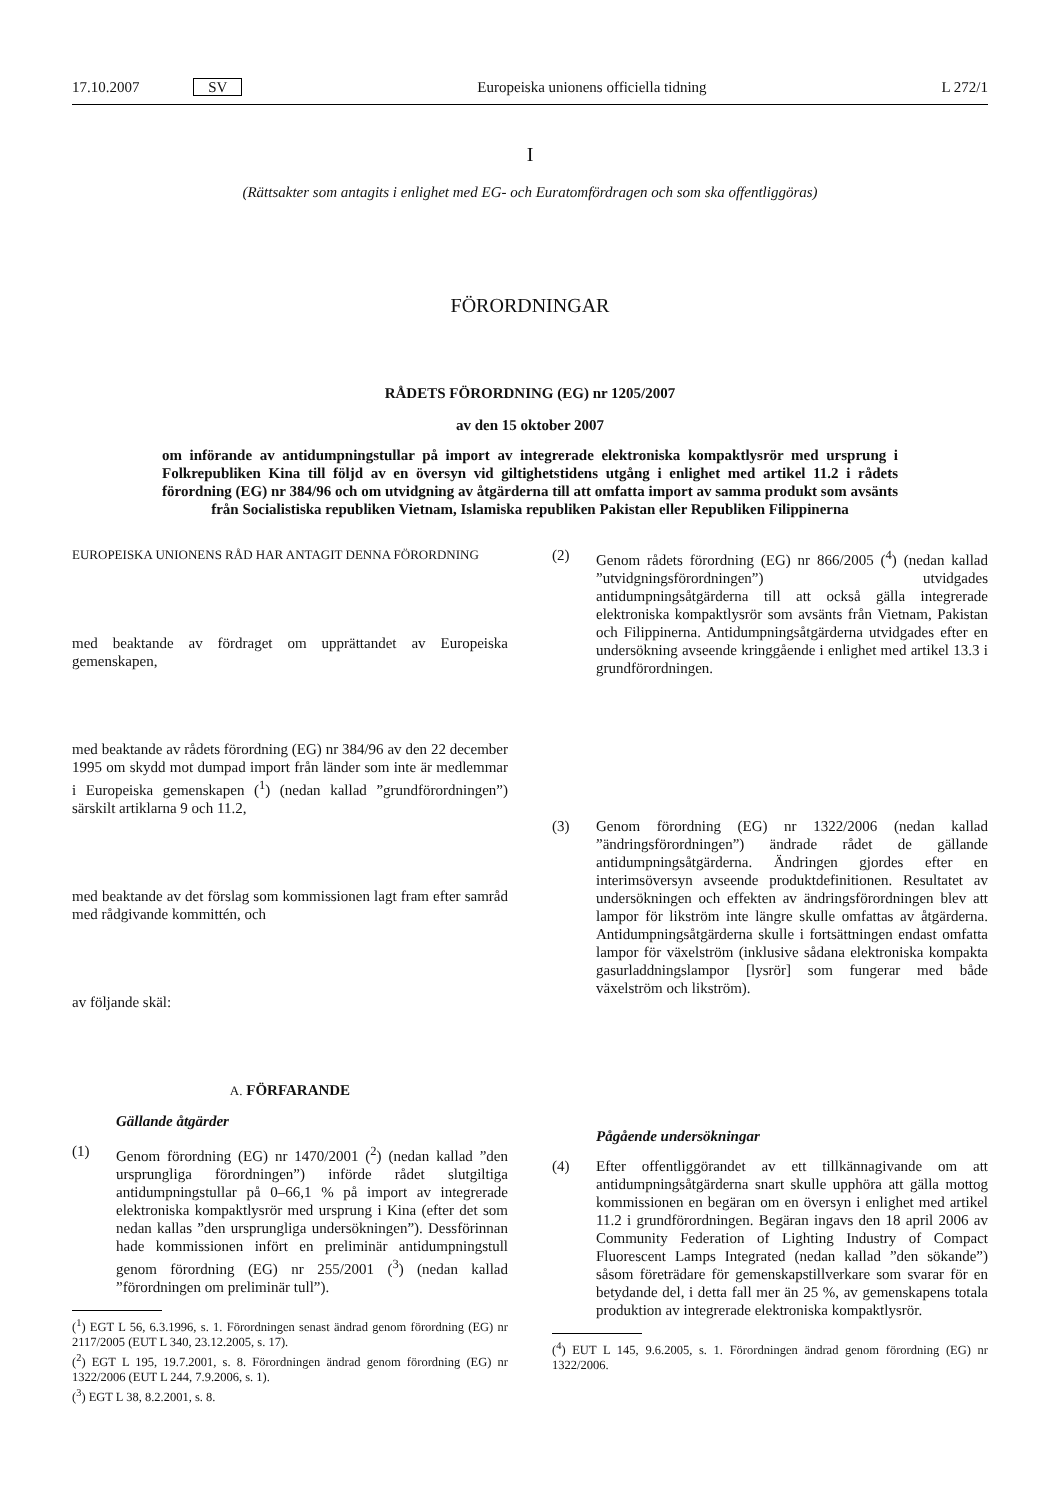17.10.2007 SV Europeiska unionens officiella tidning L 272/1
I
(Rättsakter som antagits i enlighet med EG- och Euratomfördragen och som ska offentliggöras)
FÖRORDNINGAR
RÅDETS FÖRORDNING (EG) nr 1205/2007
av den 15 oktober 2007
om införande av antidumpningstullar på import av integrerade elektroniska kompaktlysrör med ursprung i Folkrepubliken Kina till följd av en översyn vid giltighetstidens utgång i enlighet med artikel 11.2 i rådets förordning (EG) nr 384/96 och om utvidgning av åtgärderna till att omfatta import av samma produkt som avsänts från Socialistiska republiken Vietnam, Islamiska republiken Pakistan eller Republiken Filippinerna
EUROPEISKA UNIONENS RÅD HAR ANTAGIT DENNA FÖRORDNING
med beaktande av fördraget om upprättandet av Europeiska gemenskapen,
med beaktande av rådets förordning (EG) nr 384/96 av den 22 december 1995 om skydd mot dumpad import från länder som inte är medlemmar i Europeiska gemenskapen (<sup>1</sup>) (nedan kallad ”grundförordningen”) särskilt artiklarna 9 och 11.2,
med beaktande av det förslag som kommissionen lagt fram efter samråd med rådgivande kommittén, och
av följande skäl:
A. FÖRFARANDE
Gällande åtgärder
(1) Genom förordning (EG) nr 1470/2001 (<sup>2</sup>) (nedan kallad ”den ursprungliga förordningen”) införde rådet slutgiltiga antidumpningstullar på 0–66,1 % på import av integrerade elektroniska kompaktlysrör med ursprung i Kina (efter det som nedan kallas ”den ursprungliga undersökningen”). Dessförinnan hade kommissionen infört en preliminär antidumpningstull genom förordning (EG) nr 255/2001 (<sup>3</sup>) (nedan kallad ”förordningen om preliminär tull”).
(<sup>1</sup>) EGT L 56, 6.3.1996, s. 1. Förordningen senast ändrad genom förordning (EG) nr 2117/2005 (EUT L 340, 23.12.2005, s. 17).
(<sup>2</sup>) EGT L 195, 19.7.2001, s. 8. Förordningen ändrad genom förordning (EG) nr 1322/2006 (EUT L 244, 7.9.2006, s. 1).
(<sup>3</sup>) EGT L 38, 8.2.2001, s. 8.
(2) Genom rådets förordning (EG) nr 866/2005 (<sup>4</sup>) (nedan kallad ”utvidgningsförordningen”) utvidgades antidumpningsåtgärderna till att också gälla integrerade elektroniska kompaktlysrör som avsänts från Vietnam, Pakistan och Filippinerna. Antidumpningsåtgärderna utvidgades efter en undersökning avseende kringgående i enlighet med artikel 13.3 i grundförordningen.
(3) Genom förordning (EG) nr 1322/2006 (nedan kallad ”ändringsförordningen”) ändrade rådet de gällande antidumpningsåtgärderna. Ändringen gjordes efter en interimsöversyn avseende produktdefinitionen. Resultatet av undersökningen och effekten av ändringsförordningen blev att lampor för likström inte längre skulle omfattas av åtgärderna. Antidumpningsåtgärderna skulle i fortsättningen endast omfatta lampor för växelström (inklusive sådana elektroniska kompakta gasurladdningslampor [lysrör] som fungerar med både växelström och likström).
Pågående undersökningar
(4) Efter offentliggörandet av ett tillkännagivande om att antidumpningsåtgärderna snart skulle upphöra att gälla mottog kommissionen en begäran om en översyn i enlighet med artikel 11.2 i grundförordningen. Begäran ingavs den 18 april 2006 av Community Federation of Lighting Industry of Compact Fluorescent Lamps Integrated (nedan kallad ”den sökande”) såsom företrädare för gemenskapstillverkare som svarar för en betydande del, i detta fall mer än 25 %, av gemenskapens totala produktion av integrerade elektroniska kompaktlysrör.
(<sup>4</sup>) EUT L 145, 9.6.2005, s. 1. Förordningen ändrad genom förordning (EG) nr 1322/2006.